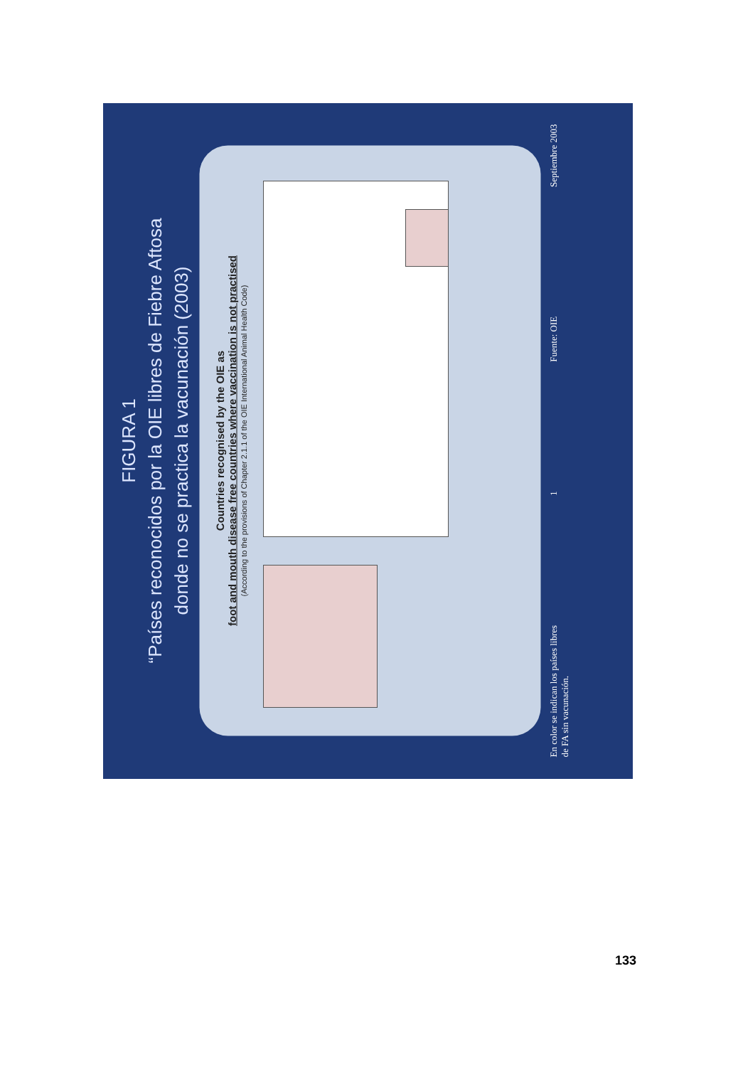FIGURA 1
“Países reconocidos por la OIE libres de Fiebre Aftosa
donde no se practica la vacunación (2003)
Countries recognised by the OIE as
foot and mouth disease free countries where vaccination is not practised
(According to the provisions of Chapter 2.1.1 of the OIE International Animal Health Code)
En color se indican los países libres
de FA sin vacunación. 1 Fuente: OIE Septiembre 2003
133